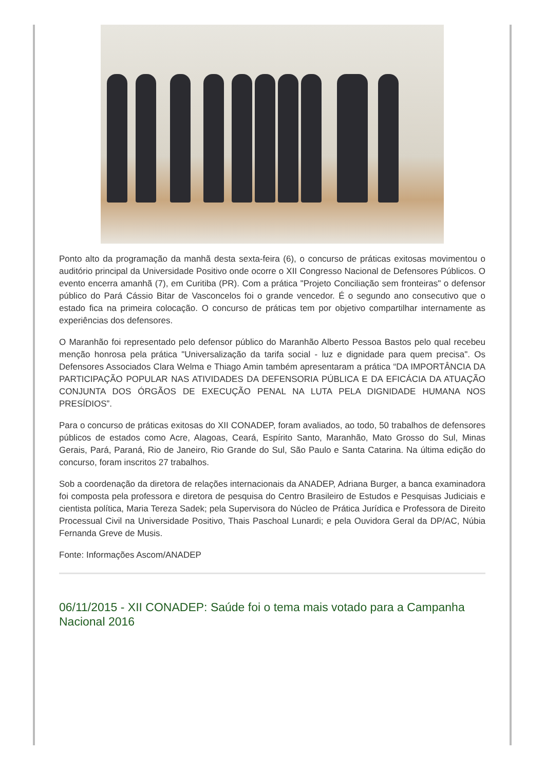Ponto alto da programação da manhã desta sexta-feira (6), o concurso de práticas exitosas movimentou o auditório principal da Universidade Positivo onde ocorre o XII Congresso Nacional de Defensores Públicos. O evento encerra amanhã (7), em Curitiba (PR). Com a prática "Projeto Conciliação sem fronteiras" o defensor público do Pará Cássio Bitar de Vasconcelos foi o grande vencedor. É o segundo ano consecutivo que o estado fica na primeira colocação. O concurso de práticas tem por objetivo compartilhar internamente as experiências dos defensores.
O Maranhão foi representado pelo defensor público do Maranhão Alberto Pessoa Bastos pelo qual recebeu menção honrosa pela prática "Universalização da tarifa social - luz e dignidade para quem precisa". Os Defensores Associados Clara Welma e Thiago Amin também apresentaram a prática “DA IMPORTÂNCIA DA PARTICIPAÇÃO POPULAR NAS ATIVIDADES DA DEFENSORIA PÚBLICA E DA EFICÁCIA DA ATUAÇÃO CONJUNTA DOS ÓRGÃOS DE EXECUÇÃO PENAL NA LUTA PELA DIGNIDADE HUMANA NOS PRESÍDIOS”.
Para o concurso de práticas exitosas do XII CONADEP, foram avaliados, ao todo, 50 trabalhos de defensores públicos de estados como Acre, Alagoas, Ceará, Espírito Santo, Maranhão, Mato Grosso do Sul, Minas Gerais, Pará, Paraná, Rio de Janeiro, Rio Grande do Sul, São Paulo e Santa Catarina. Na última edição do concurso, foram inscritos 27 trabalhos.
Sob a coordenação da diretora de relações internacionais da ANADEP, Adriana Burger, a banca examinadora foi composta pela professora e diretora de pesquisa do Centro Brasileiro de Estudos e Pesquisas Judiciais e cientista política, Maria Tereza Sadek; pela Supervisora do Núcleo de Prática Jurídica e Professora de Direito Processual Civil na Universidade Positivo, Thais Paschoal Lunardi; e pela Ouvidora Geral da DP/AC, Núbia Fernanda Greve de Musis.
Fonte: Informações Ascom/ANADEP
06/11/2015 - XII CONADEP: Saúde foi o tema mais votado para a Campanha Nacional 2016